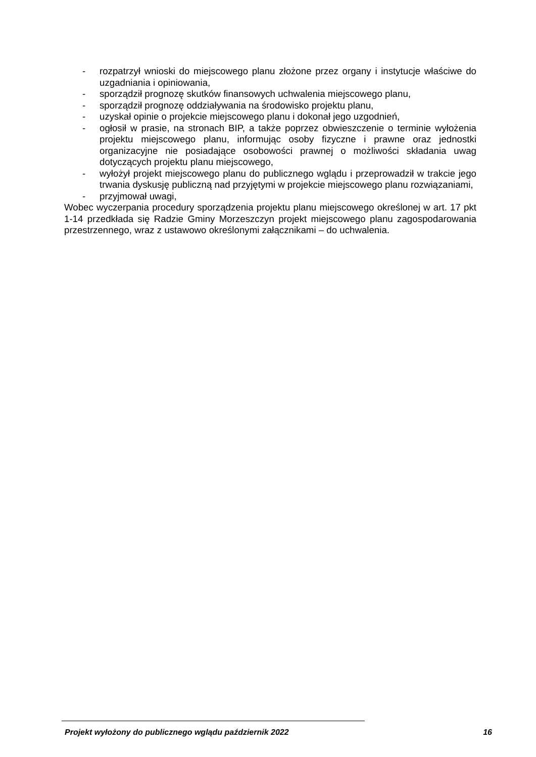- rozpatrzył wnioski do miejscowego planu złożone przez organy i instytucje właściwe do uzgadniania i opiniowania,
- sporządził prognozę skutków finansowych uchwalenia miejscowego planu,
- sporządził prognozę oddziaływania na środowisko projektu planu,
- uzyskał opinie o projekcie miejscowego planu i dokonał jego uzgodnień,
- ogłosił w prasie, na stronach BIP, a także poprzez obwieszczenie o terminie wyłożenia projektu miejscowego planu, informując osoby fizyczne i prawne oraz jednostki organizacyjne nie posiadające osobowości prawnej o możliwości składania uwag dotyczących projektu planu miejscowego,
- wyłożył projekt miejscowego planu do publicznego wglądu i przeprowadził w trakcie jego trwania dyskusję publiczną nad przyjętymi w projekcie miejscowego planu rozwiązaniami,
- przyjmował uwagi,
Wobec wyczerpania procedury sporządzenia projektu planu miejscowego określonej w art. 17 pkt 1-14 przedkłada się Radzie Gminy Morzeszczyn projekt miejscowego planu zagospodarowania przestrzennego, wraz z ustawowo określonymi załącznikami – do uchwalenia.
Projekt wyłożony do publicznego wglądu październik 2022 16